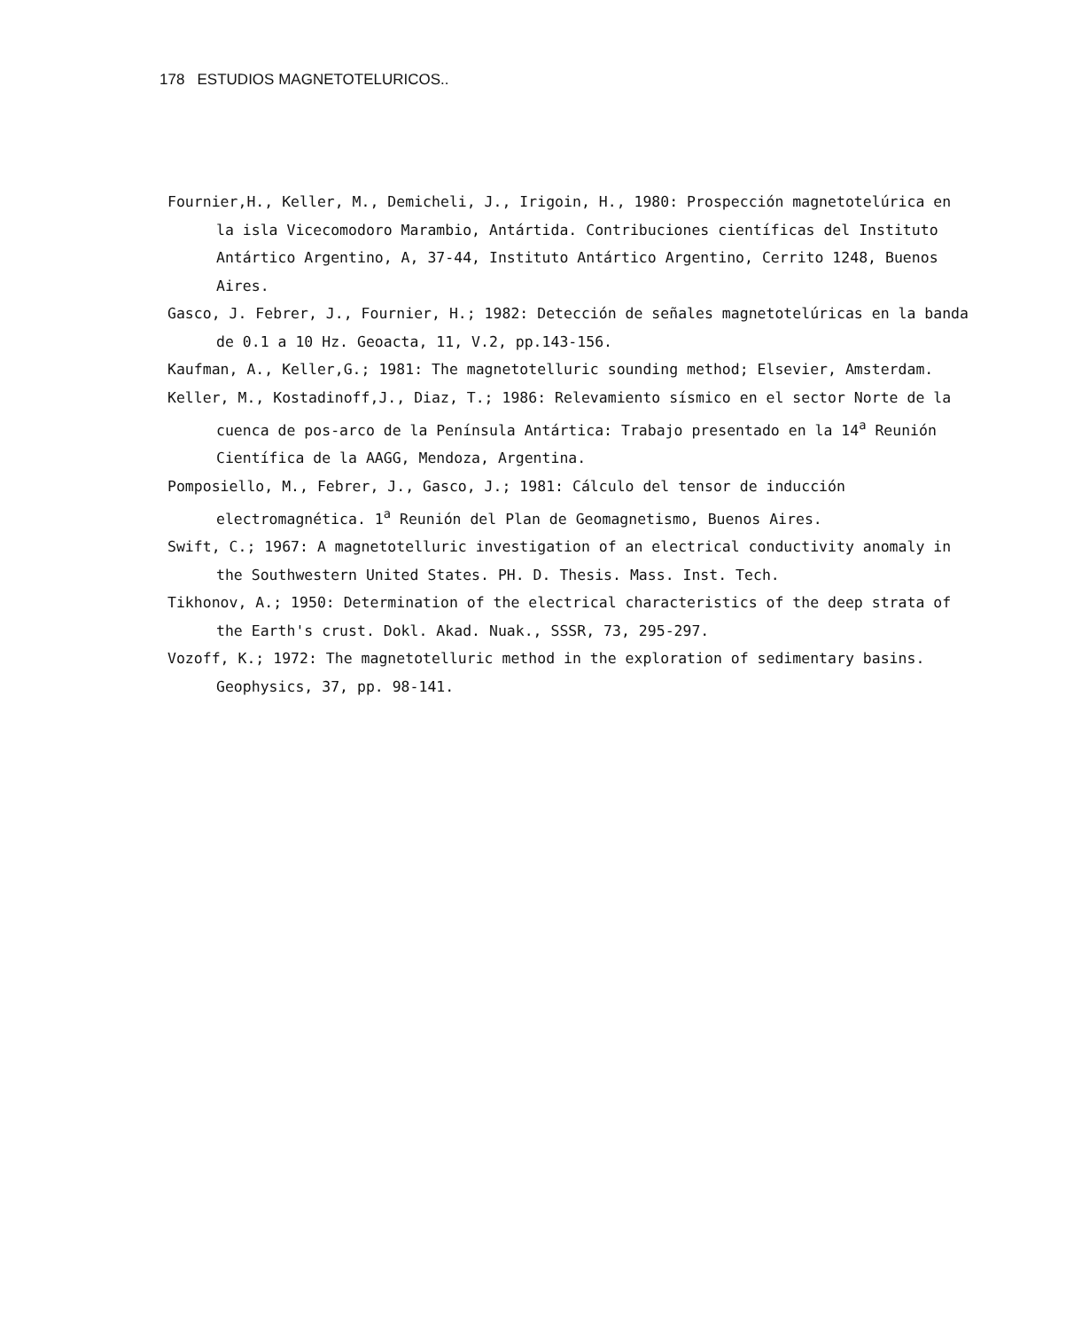178 ESTUDIOS MAGNETOTELURICOS..
Fournier,H., Keller, M., Demicheli, J., Irigoin, H., 1980: Prospección magnetotelúrica en la isla Vicecomodoro Marambio, Antártida. Contribuciones científicas del Instituto Antártico Argentino, A, 37-44, Instituto Antártico Argentino, Cerrito 1248, Buenos Aires.
Gasco, J. Febrer, J., Fournier, H.; 1982: Detección de señales magnetotelúricas en la banda de 0.1 a 10 Hz. Geoacta, 11, V.2, pp.143-156.
Kaufman, A., Keller,G.; 1981: The magnetotelluric sounding method; Elsevier, Amsterdam.
Keller, M., Kostadinoff,J., Diaz, T.; 1986: Relevamiento sísmico en el sector Norte de la cuenca de pos-arco de la Península Antártica: Trabajo presentado en la 14<sup>a</sup> Reunión Científica de la AAGG, Mendoza, Argentina.
Pomposiello, M., Febrer, J., Gasco, J.; 1981: Cálculo del tensor de inducción electromagnética. 1<sup>a</sup> Reunión del Plan de Geomagnetismo, Buenos Aires.
Swift, C.; 1967: A magnetotelluric investigation of an electrical conductivity anomaly in the Southwestern United States. PH. D. Thesis. Mass. Inst. Tech.
Tikhonov, A.; 1950: Determination of the electrical characteristics of the deep strata of the Earth's crust. Dokl. Akad. Nuak., SSSR, 73, 295-297.
Vozoff, K.; 1972: The magnetotelluric method in the exploration of sedimentary basins. Geophysics, 37, pp. 98-141.